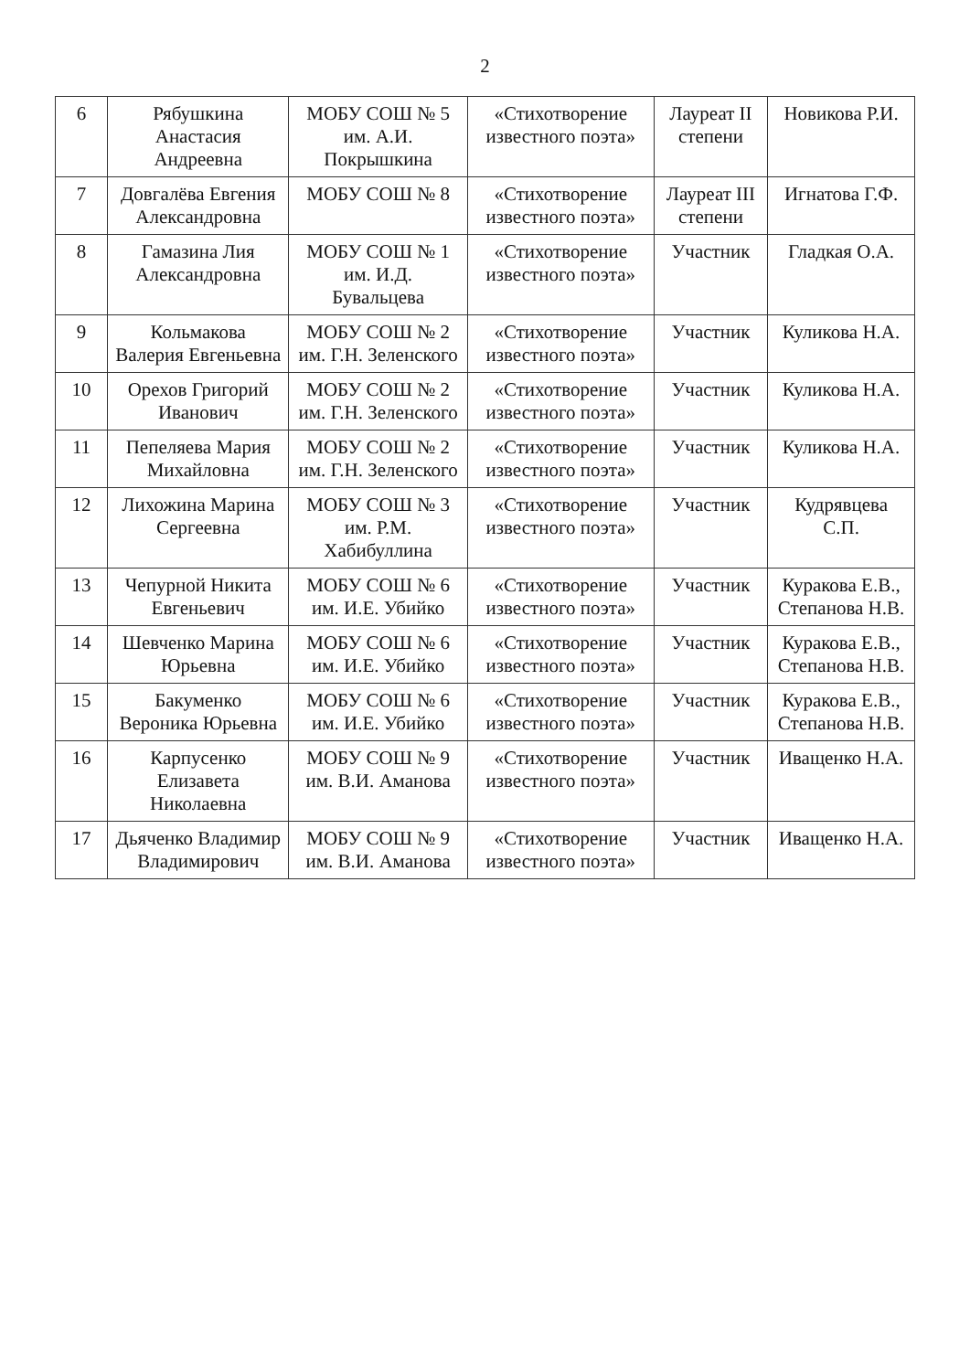2
| 6 | Рябушкина Анастасия Андреевна | МОБУ СОШ № 5 им. А.И. Покрышкина | «Стихотворение известного поэта» | Лауреат II степени | Новикова Р.И. |
| 7 | Довгалёва Евгения Александровна | МОБУ СОШ № 8 | «Стихотворение известного поэта» | Лауреат III степени | Игнатова Г.Ф. |
| 8 | Гамазина Лия Александровна | МОБУ СОШ № 1 им. И.Д. Бувальцева | «Стихотворение известного поэта» | Участник | Гладкая О.А. |
| 9 | Кольмакова Валерия Евгеньевна | МОБУ СОШ № 2 им. Г.Н. Зеленского | «Стихотворение известного поэта» | Участник | Куликова Н.А. |
| 10 | Орехов Григорий Иванович | МОБУ СОШ № 2 им. Г.Н. Зеленского | «Стихотворение известного поэта» | Участник | Куликова Н.А. |
| 11 | Пепеляева Мария Михайловна | МОБУ СОШ № 2 им. Г.Н. Зеленского | «Стихотворение известного поэта» | Участник | Куликова Н.А. |
| 12 | Лихожина Марина Сергеевна | МОБУ СОШ № 3 им. Р.М. Хабибуллина | «Стихотворение известного поэта» | Участник | Кудрявцева С.П. |
| 13 | Чепурной Никита Евгеньевич | МОБУ СОШ № 6 им. И.Е. Убийко | «Стихотворение известного поэта» | Участник | Куракова Е.В., Степанова Н.В. |
| 14 | Шевченко Марина Юрьевна | МОБУ СОШ № 6 им. И.Е. Убийко | «Стихотворение известного поэта» | Участник | Куракова Е.В., Степанова Н.В. |
| 15 | Бакуменко Вероника Юрьевна | МОБУ СОШ № 6 им. И.Е. Убийко | «Стихотворение известного поэта» | Участник | Куракова Е.В., Степанова Н.В. |
| 16 | Карпусенко Елизавета Николаевна | МОБУ СОШ № 9 им. В.И. Аманова | «Стихотворение известного поэта» | Участник | Иващенко Н.А. |
| 17 | Дьяченко Владимир Владимирович | МОБУ СОШ № 9 им. В.И. Аманова | «Стихотворение известного поэта» | Участник | Иващенко Н.А. |